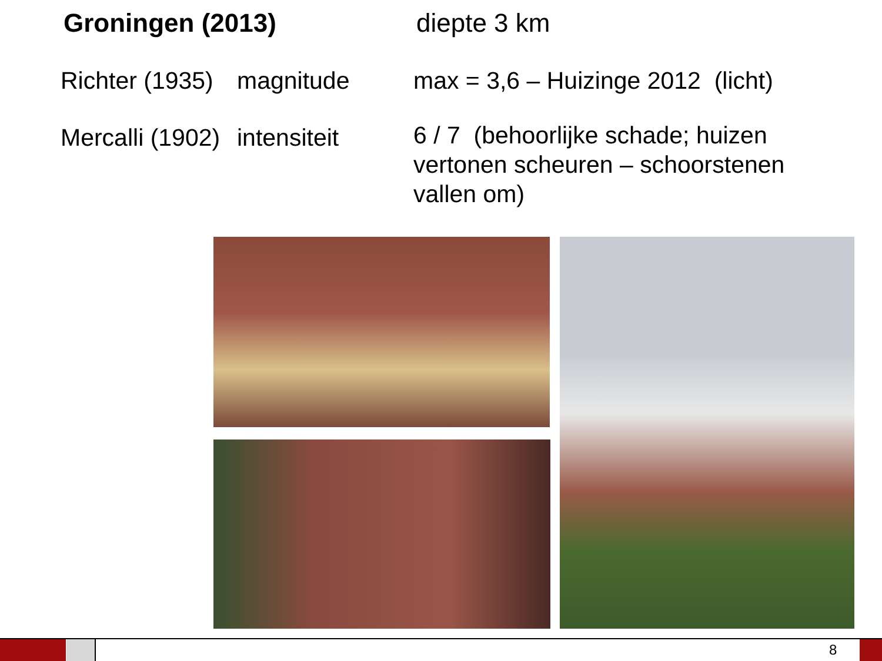Groningen (2013) diepte 3 km
Richter (1935)
magnitude max = 3,6 – Huizinge 2012 (licht)
Mercalli (1902)
intensiteit
6 / 7 (behoorlijke schade; huizen vertonen scheuren – schoorstenen vallen om)
8